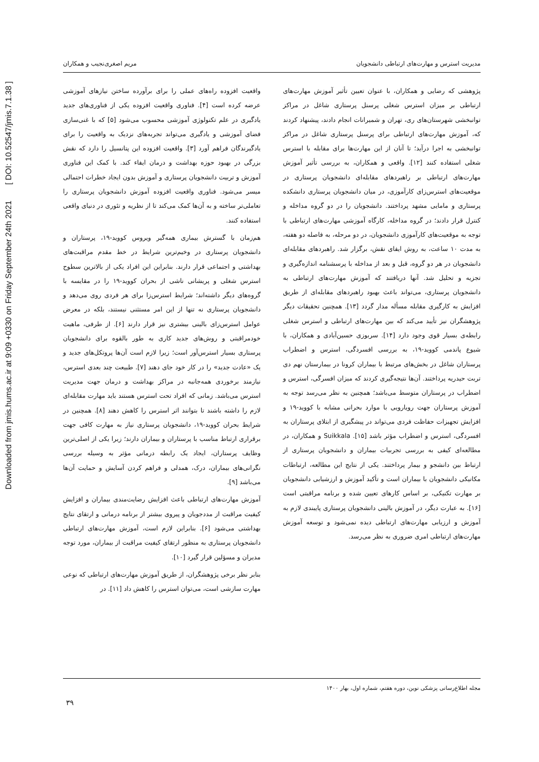Downloaded from jmis.hums.ac.ir at 9:09 +0330 on Friday September 24th 2021 [ DOI: 10.52547/jmis.7.1.38 ]
مدیریت استرس و مهارت‌های ارتباطی دانشجویان مریم اصغری‌نجیب و همکاران
واقعیت افزوده راه‌های عملی را برای برآورده ساختن نیازهای آموزشی عرضه کرده است [۴]. فناوری واقعیت افزوده یکی از فناوری‌های جدید یادگیری در علم تکنولوژی آموزشی محسوب می‌شود [۵] که با غنی‌سازی فضای آموزشی و یادگیری می‌تواند تجربه‌های نزدیک به واقعیت را برای یادگیرندگان فراهم آورد [۳]. واقعیت افزوده این پتانسیل را دارد که نقش بزرگی در بهبود حوزه بهداشت و درمان ایفاء کند. با کمک این فناوری آموزش و تربیت دانشجویان پرستاری و آموزش بدون ایجاد خطرات احتمالی میسر می‌شود. فناوری واقعیت افزوده آموزش دانشجویان پرستاری را تعاملی‌تر ساخته و به آن‌ها کمک می‌کند تا از نظریه و تئوری در دنیای واقعی استفاده کنند.
هم‌زمان با گسترش بیماری همه‌گیر ویروس کووید-۱۹، پرستاران و دانشجویان پرستاری در وخیم‌ترین شرایط در خط مقدم مراقبت‌های بهداشتی و اجتماعی قرار دارند. بنابراین این افراد یکی از بالاترین سطوح استرس شغلی و پریشانی ناشی از بحران کووید-۱۹ را در مقایسه با گروه‌های دیگر داشته‌اند؛ شرایط استرس‌زا برای هر فردی روی می‌دهد و دانشجویان پرستاری نه تنها از این امر مستثنی نیستند، بلکه در معرض عوامل استرس‌زای بالینی بیشتری نیز قرار دارند [۶]. از طرفی، ماهیت خودمراقبتی و روش‌های جدید کاری به طور بالقوه برای دانشجویان پرستاری بسیار استرس‌آور است؛ زیرا لازم است آن‌ها پروتکل‌های جدید و یک «عادت جدید» را در کار خود جای دهند [۷]. طبیعت چند بعدی استرس، نیازمند برخوردی همه‌جانبه در مراکز بهداشت و درمان جهت مدیریت استرس می‌باشد. زمانی که افراد تحت استرس هستند باید مهارت مقابله‌ای لازم را داشته باشند تا بتوانند اثر استرس را کاهش دهند [۸]. همچنین در شرایط بحران کووید-۱۹، دانشجویان پرستاری نیاز به مهارت کافی جهت برقراری ارتباط مناسب با پرستاران و بیماران دارند؛ زیرا یکی از اصلی‌ترین وظایف پرستاران، ایجاد یک رابطه درمانی مؤثر به وسیله بررسی نگرانی‌های بیماران، درک، همدلی و فراهم کردن آسایش و حمایت آن‌ها می‌باشد [۹].
آموزش مهارت‌های ارتباطی باعث افزایش رضایت‌مندی بیماران و افزایش کیفیت مراقبت از مددجویان و پیروی بیشتر از برنامه درمانی و ارتقای نتایج بهداشتی می‌شود [۶]. بنابراین لازم است، آموزش مهارت‌های ارتباطی دانشجویان پرستاری به منظور ارتقای کیفیت مراقبت از بیماران، مورد توجه مدیران و مسؤلین قرار گیرد [۱۰].
بنابر نظر برخی پژوهشگران، از طریق آموزش مهارت‌های ارتباطی که نوعی مهارت سازشی است، می‌توان استرس را کاهش داد [۱۱]. در
پژوهشی که رضایی و همکاران، با عنوان تعیین تأثیر آموزش مهارت‌های ارتباطی بر میزان استرس شغلی پرسنل پرستاری شاغل در مراکز توانبخشی شهرستان‌های ری، تهران و شمیرانات انجام دادند، پیشنهاد کردند که، آموزش مهارت‌های ارتباطی برای پرسنل پرستاری شاغل در مراکز توانبخشی به اجرا درآید؛ تا آنان از این مهارت‌ها برای مقابله با استرس شغلی استفاده کنند [۱۲]. واقعی و همکاران، به بررسی تأثیر آموزش مهارت‌های ارتباطی بر راهبردهای مقابله‌ای دانشجویان پرستاری در موقعیت‌های استرس‌زای کارآموزی، در میان دانشجویان پرستاری دانشکده پرستاری و مامایی مشهد پرداختند. دانشجویان را در دو گروه مداخله و کنترل قرار دادند؛ در گروه مداخله، کارگاه آموزشی مهارت‌های ارتباطی با توجه به موقعیت‌های کارآموزی دانشجویان، در دو مرحله، به فاصله دو هفته، به مدت ۱۰ ساعت، به روش ایفای نقش، برگزار شد. راهبردهای مقابله‌ای دانشجویان در هر دو گروه، قبل و بعد از مداخله با پرسشنامه اندازه‌گیری و تجزیه و تحلیل شد. آنها دریافتند که آموزش مهارت‌های ارتباطی به دانشجویان پرستاری، می‌تواند باعث بهبود راهبردهای مقابله‌ای از طریق افزایش به کارگیری مقابله مسأله مدار گردد [۱۳]. همچنین تحقیقات دیگر پژوهشگران نیز تأیید می‌کند که بین مهارت‌های ارتباطی و استرس شغلی رابطه‌ی بسیار قوی وجود دارد [۱۴]. سربوزی حسین‌آبادی و همکاران، با شیوع پاندمی کووید-۱۹، به بررسی افسردگی، استرس و اضطراب پرستاران شاغل در بخش‌های مرتبط با بیماران کرونا در بیمارستان نهم دی تربت حیدریه پرداختند. آن‌ها نتیجه‌گیری کردند که میزان افسرگی، استرس و اضطراب در پرستاران متوسط می‌باشد؛ همچنین به نظر می‌رسد توجه به آموزش پرستاران جهت رویارویی با موارد بحرانی مشابه با کووید-۱۹ و افزایش تجهیزات حفاظت فردی می‌تواند در پیشگیری از ابتلای پرستاران به افسردگی، استرس و اضطراب مؤثر باشد [۱۵]. Suikkala و همکاران، در مطالعه‌ای کیفی به بررسی تجربیات بیماران و دانشجویان پرستاری از ارتباط بین دانشجو و بیمار پرداختند. یکی از نتایج این مطالعه، ارتباطات مکانیکی دانشجویان با بیماران است و تأکید آموزش و ارزشیابی دانشجویان بر مهارت تکنیکی، بر اساس کارهای تعیین شده و برنامه مراقبتی است [۱۶]. به عبارت دیگر، در آموزش بالینی دانشجویان پرستاری پایبندی لازم به آموزش و ارزیابی مهارت‌های ارتباطی دیده نمی‌شود و توسعه آموزش مهارت‌های ارتباطی امری ضروری به نظر می‌رسد.
مجله اطلاع‌رسانی پزشکی نوین، دوره هفتم، شماره اول، بهار ۱۴۰۰
۳۹